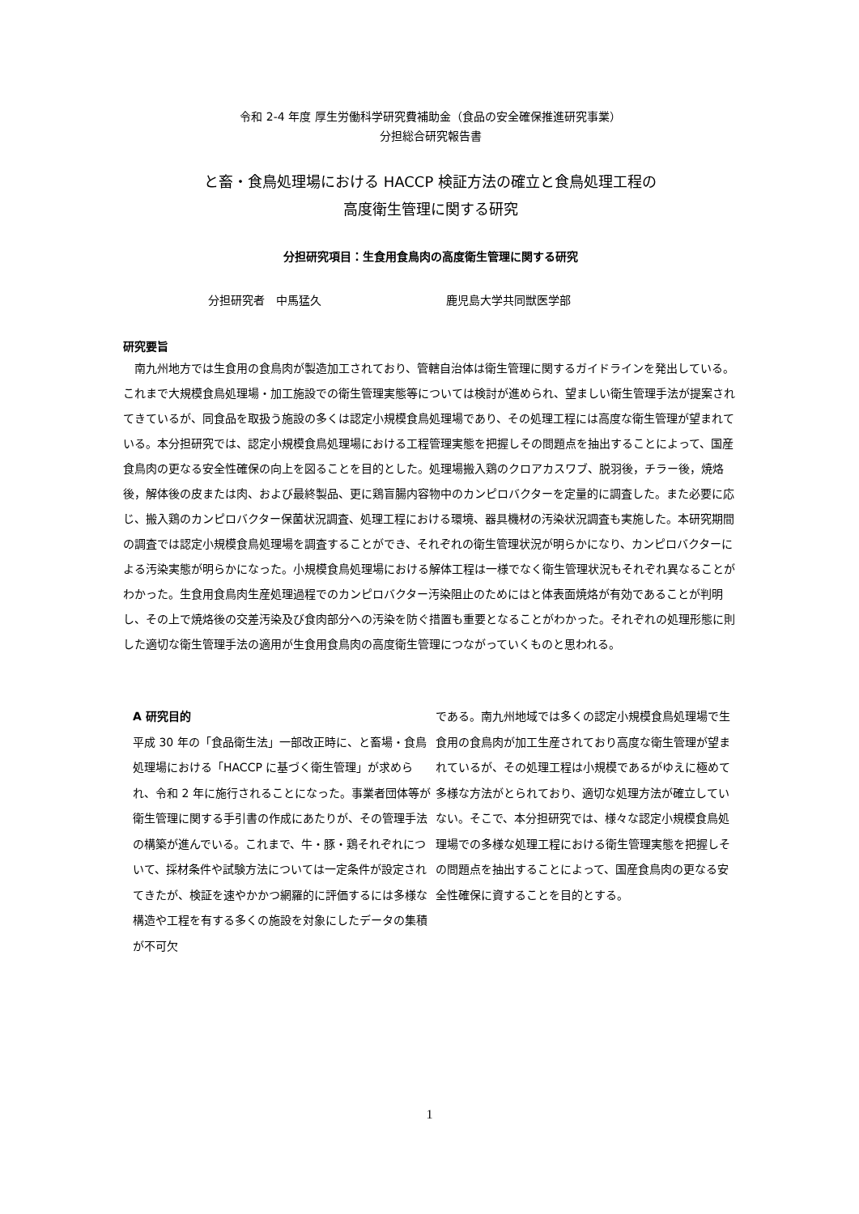令和 2-4 年度 厚生労働科学研究費補助金（食品の安全確保推進研究事業）
分担総合研究報告書
と畜・食鳥処理場における HACCP 検証方法の確立と食鳥処理工程の
高度衛生管理に関する研究
分担研究項目：生食用食鳥肉の高度衛生管理に関する研究
分担研究者　中馬猛久 鹿児島大学共同獣医学部
研究要旨
　南九州地方では生食用の食鳥肉が製造加工されており、管轄自治体は衛生管理に関するガイドラインを発出している。これまで大規模食鳥処理場・加工施設での衛生管理実態等については検討が進められ、望ましい衛生管理手法が提案されてきているが、同食品を取扱う施設の多くは認定小規模食鳥処理場であり、その処理工程には高度な衛生管理が望まれている。本分担研究では、認定小規模食鳥処理場における工程管理実態を把握しその問題点を抽出することによって、国産食鳥肉の更なる安全性確保の向上を図ることを目的とした。処理場搬入鶏のクロアカスワブ、脱羽後，チラー後，焼烙後，解体後の皮または肉、および最終製品、更に鶏盲腸内容物中のカンピロバクターを定量的に調査した。また必要に応じ、搬入鶏のカンピロバクター保菌状況調査、処理工程における環境、器具機材の汚染状況調査も実施した。本研究期間の調査では認定小規模食鳥処理場を調査することができ、それぞれの衛生管理状況が明らかになり、カンピロバクターによる汚染実態が明らかになった。小規模食鳥処理場における解体工程は一様でなく衛生管理状況もそれぞれ異なることがわかった。生食用食鳥肉生産処理過程でのカンピロバクター汚染阻止のためにはと体表面焼烙が有効であることが判明し、その上で焼烙後の交差汚染及び食肉部分への汚染を防ぐ措置も重要となることがわかった。それぞれの処理形態に則した適切な衛生管理手法の適用が生食用食鳥肉の高度衛生管理につながっていくものと思われる。
A 研究目的
平成 30 年の「食品衛生法」一部改正時に、と畜場・食鳥処理場における「HACCP に基づく衛生管理」が求められ、令和 2 年に施行されることになった。事業者団体等が衛生管理に関する手引書の作成にあたりが、その管理手法の構築が進んでいる。これまで、牛・豚・鶏それぞれについて、採材条件や試験方法については一定条件が設定されてきたが、検証を速やかかつ網羅的に評価するには多様な構造や工程を有する多くの施設を対象にしたデータの集積が不可欠
である。南九州地域では多くの認定小規模食鳥処理場で生食用の食鳥肉が加工生産されており高度な衛生管理が望まれているが、その処理工程は小規模であるがゆえに極めて多様な方法がとられており、適切な処理方法が確立していない。そこで、本分担研究では、様々な認定小規模食鳥処理場での多様な処理工程における衛生管理実態を把握しその問題点を抽出することによって、国産食鳥肉の更なる安全性確保に資することを目的とする。
1